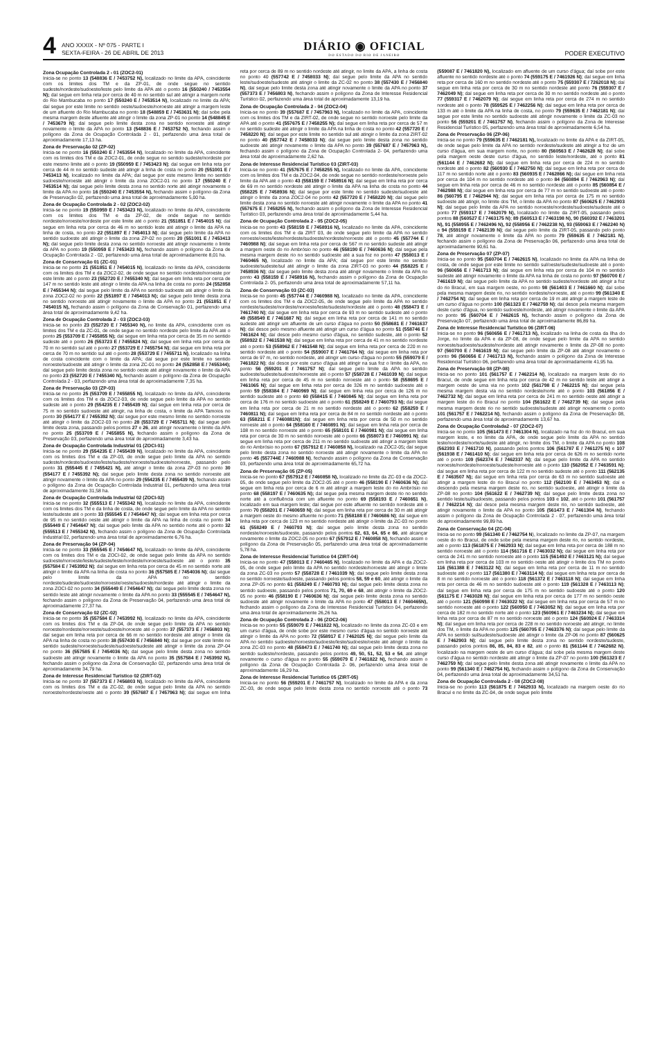4
ANO XXXIX - Nº 075 - PARTE I
SEXTA-FEIRA - 26 DE ABRIL DE 2013
DIÁRIO ◉ OFICIAL
DO ESTADO DO RIO DE JANEIRO
PODER EXECUTIVO
Zona Ocupação Controlada 2 - 01 (ZOC2-01)
Inicia-se no ponto 13 (548836 E / 7453752 N), localizado no limite da APA, coincidente com os limites dos TM e da ZP-01, de onde segue no sentido sudeste/nordeste/sudoeste/leste pelo limite da APA até o ponto 16 (550240 / 7453554 N); daí segue em linha reta por cerca de 40 m no sentido sul até atingir a margem norte do Rio Mambucaba no ponto 17 (550240 E / 7453514 N), localizado no limite da APA; daí segue por este limite no sentido oeste/sudoeste/noroeste até atingir a margem leste de um afluente do Rio Mambucaba no ponto 18 (548859 E / 7453631 N); daí sobe pela mesma margem deste afluente até atingir o limite da zona ZP-01 no ponto 14 (548845 E / 7453679 N); daí segue pelo limite desta zona no sentido noroeste até atingir novamente o limite da APA no ponto 13 (548836 E / 7453752 N), fechando assim o polígono da Zona de Ocupação Controlada 2 - 01, perfazendo uma área total de aproximadamente 17,13 ha.
Zona de Preservação 02 (ZP-02)
Inicia-se no ponto 16 (550240 E / 7453554 N), localizado no limite da APA, coincidente com os limites dos TM e da ZOC2-01, de onde segue no sentido sudeste/nordeste por este mesmo limite até o ponto 19 (550959 E / 7453423 N); daí segue em linha reta por cerca de 44 m no sentido sudeste até atingir a linha de costa no ponto 20 (551001 E / 7453413 N), localizado no limite da APA; daí segue por este mesmo limite no sentido sudoeste/noroeste até atingir o limite da zona ZOC2-01 no ponto 17 (550240 E / 7453514 N); daí segue pelo limite desta zona no sentido norte até atingir novamente o limite da APA no ponto 16 (550240 E / 7453554 N), fechando assim o polígono da Zona de Preservação 02, perfazendo uma área total de aproximadamente 5,00 ha.
Zona de Ocupação Controlada 2 - 02 (ZOC2-02)
Inicia-se no ponto 19 (550959 E / 7453423 N), localizado no limite da APA, coincidente com os limites dos TM e da ZP-02, de onde segue no sentido nordeste/noroeste/nordeste por este limite até o ponto 21 (551851 E / 7454015 N); daí segue em linha reta por cerca de 46 m no sentido leste até atingir o limite da APA na linha de costa, no ponto 22 (551897 E / 7454013 N); daí segue pelo limite da APA no sentido sudoeste até atingir o limite da zona ZP-02 no ponto 20 (551001 E / 7453413 N); daí segue pelo limite desta zona no sentido noroeste até atingir novamente o limite da APA no ponto 19 (550959 E / 7453423 N), fechando assim o polígono da Zona de Ocupação Controlada 2 - 02, perfazendo uma área total de aproximadamente 8,01 ha.
Zona de Conservação 01 (ZC-01)
Inicia-se no ponto 21 (551851 E / 7454015 N), localizado no limite da APA, coincidente com os limites dos TM e da ZOC2-02, de onde segue no sentido nordeste/noroeste por este limite até o ponto 23 (552720 E / 7455340 N); daí segue em linha reta por cerca de 147 m no sentido leste até atingir o limite da APA na linha de costa no ponto 24 (552858 E / 7455344 N); daí segue pelo limite da APA no sentido sudoeste até atingir o limite da zona ZOC2-02 no ponto 22 (551897 E / 7454013 N); daí segue pelo limite desta zona no sentido noroeste até atingir novamente o limite da APA no ponto 21 (551851 E / 7454015 N), fechando assim o polígono da Zona de Conservação 01, perfazendo uma área total de aproximadamente 9,42 ha.
Zona de Ocupação Controlada 2 - 03 (ZOC2-03)
Inicia-se no ponto 23 (552720 E / 7455340 N), no limite da APA, coincidente com os limites dos TM e da ZC-01, de onde segue no sentido nordeste pelo limite da APA até o ponto 25 (553709 E / 7455855 N); daí segue em linha reta por cerca de 35 m no sentido sudeste até o ponto 26 (553723 E / 7455824 N); daí segue em linha reta por cerca de 70 m no sentido sul até o ponto 27 (553729 E / 7455754 N); daí segue em linha reta por cerca de 70 m no sentido sul até o ponto 28 (553729 E / 7455711 N), localizado na linha de costa coincidente com o limite da APA; daí segue por este limite no sentido noroeste/sudoeste até atingir o limite da zona ZC-01 no ponto 24 (552858 E / 7455344); daí segue pelo limite desta zona no sentido oeste até atingir novamente o limite da APA no ponto 23 (552720 E / 7455340 N), fechando assim o polígono da Zona de Ocupação Controlada 2 - 03, perfazendo uma área total de aproximadamente 7,35 ha.
Zona de Preservação 03 (ZP-03)
Inicia-se no ponto 25 (553709 E / 7455855 N), localizado no limite da APA, coincidente com os limites dos TM e da ZOC2-03, de onde segue pelo limite da APA no sentido sudeste até o ponto 29 (554235 E / 7455439 N); daí segue em linha reta por cerca de 75 m no sentido sudoeste até atingir, na linha de costa, o limite da APA Tamoios no ponto 30 (554177 E / 7455392 N); daí segue por este mesmo limite no sentido noroeste até atingir o limite da ZOC2-03 no ponto 28 (553729 E / 7455711 N); daí segue pelo limite desta zona, passando pelos pontos 27 e 26, até atingir novamente o limite da APA no ponto 25 (553709 E / 7455855 N), fechando assim o polígono da Zona de Preservação 03, perfazendo uma área total de aproximadamente 3,43 ha.
Zona de Ocupação Controlada Industrial 01 (ZOCI-01)
Inicia-se no ponto 29 (554235 E / 7455439 N), localizado no limite da APA, coincidente com os limites dos TM e da ZP-03, de onde segue pelo limite da APA no sentido sudeste/nordeste/sudoeste/leste/sudeste/noroeste/sudoeste/noroeste, passando pelo ponto 31 (555445 E / 7455421 N), até atingir o limite da zona ZP-03 no ponto 30 (554177 E / 7455392 N); daí segue pelo limite desta zona no sentido noroeste até atingir novamente o limite da APA no ponto 29 (554235 E / 7455439 N), fechando assim o polígono da Zona de Ocupação Controlada Industrial 01, perfazendo uma área total de aproximadamente 31,58 ha.
Zona de Ocupação Controlada Industrial 02 (ZOCI-02)
Inicia-se no ponto 32 (555513 E / 7455342 N), localizado no limite da APA, coincidente com os limites dos TM e da linha de costa, de onde segue pelo limite da APA no sentido leste/sudeste até o ponto 33 (555545 E / 7454647 N); daí segue em linha reta por cerca de 95 m no sentido oeste até atingir o limite da APA na linha de costa no ponto 34 (555449 E / 7454647 N); daí segue pelo limite da APA no sentido norte até o ponto 32 (555513 E / 7455342 N), fechando assim o polígono da Zona de Ocupação Controlada Industrial 02, perfazendo uma área total de aproximadamente 6,76 ha.
Zona de Preservação 04 (ZP-04)
Inicia-se no ponto 33 (555545 E / 7454647 N), localizado no limite da APA, coincidente com os limites dos TM e da ZOCI-02, de onde segue pelo limite da APA no sentido sudoeste/noroeste/leste/sudeste/leste/nordeste/noroeste/sudoeste até o ponto 35 (557584 E / 7453992 N); daí segue em linha reta por cerca de 45 m no sentido norte até atingir o limite da APA na linha de costa no ponto 36 (557585 E / 7454036 N); daí segue pelo limite da APA no sentido nordeste/sudeste/sudoeste/noroeste/oeste/sudoeste/nordeste até atingir o limite da zona ZOCI-02 no ponto 34 (555449 E / 7454647 N); daí segue pelo limite desta zona no sentido leste até atingir novamente o limite da APA no ponto 33 (555545 E / 7454647 N), fechando assim o polígono da Zona de Preservação 04, perfazendo uma área total de aproximadamente 27,37 ha.
Zona de Conservação 02 (ZC-02)
Inicia-se no ponto 35 (557584 E / 7453992 N), localizado no limite da APA, coincidente com os limites dos TM e da ZP-04, de onde segue pelo limite da APA no sentido noroeste/nordeste/noroeste/sudoeste/noroeste até o ponto 37 (557373 E / 7456803 N); daí segue em linha reta por cerca de 66 m no sentido nordeste até atingir o limite da APA na linha de costa no ponto 38 (557430 E / 7456840 N); daí segue por este limite no sentido sudeste/noroeste/sudeste/sudoeste/sudeste até atingir o limite da zona ZP-04 no ponto 36 (557585 E / 7454036 N); daí segue pelo limite desta zona no sentido sudoeste até atingir novamente o limite da APA no ponto 35 (557584 E / 7453992 N), fechando assim o polígono da Zona de Conservação 02, perfazendo uma área total de aproximadamente 34,79 ha.
Zona de Interesse Residencial Turístico 02 (ZIRT-02)
Inicia-se no ponto 37 (557373 E / 7456803 N), localizado no limite da APA, coincidente com os limites dos TM e da ZC-02, de onde segue pelo limite da APA no sentido noroeste/nordeste/oeste até o ponto 39 (557687 E / 7457963 N); daí segue em linha reta por cerca de 89 m no sentido nordeste até atingir, no limite da APA, a linha de costa no ponto 40 (557742 E / 7458033 N); daí segue pelo limite da APA no sentido leste/sudoeste/sudeste até atingir o limite da ZC-02 no ponto 38 (557430 E / 7456840 N), daí segue pelo limite desta zona até atingir novamente o limite da APA no ponto 37 (557373 E / 7456803 N), fechando assim o polígono da Zona de Interesse Residencial Turístico 02, perfazendo uma área total de aproximadamente 13,19 ha.
Zona de Ocupação Controlada 2 - 04 (ZOC2-04)
Inicia-se no ponto 39 (557687 E / 7457963 N), localizado no limite da APA, coincidente com os limites dos TM e da ZIRT-02, de onde segue no sentido noroeste pelo limite da APA até o ponto 41 (557675 E / 7458255 N); daí segue em linha reta por cerca de 57 m no sentido sudeste até atingir o limite da APA na linha de costa no ponto 42 (557720 E / 7458220 N); daí segue por este limite no sentido sul até atingir o limite da zona ZIRT-02 no ponto 40 (557742 E / 7458033 N); daí segue pelo limite desta zona no sentido sudoeste até atingir novamente o limite da APA no ponto 39 (557687 E / 7457963 N), fechando assim o polígono da Zona de Ocupação Controlada 2- 04, perfazendo uma área total de aproximadamente 2,62 ha.
Zona de Interesse Residencial Turístico 03 (ZIRT-03)
Inicia-se no ponto 41 (557675 E / 7458255 N), localizado no limite da APA, coincidente com os limites dos TM e da ZOC2-04, de onde segue no sentido nordeste/noroeste pelo limite da APA até o ponto 43 (558159 E / 7458916 N); daí segue em linha reta por cerca de 69 m no sentido nordeste até atingir o limite da APA na linha de costa no ponto 44 (558225 E / 7458936 N); daí segue por este limite no sentido sudeste/sudoeste até atingir o limite da zona ZOC2-04 no ponto 42 (557720 E / 7458220 N); daí segue pelo limite desta zona no sentido noroeste até atingir novamente o limite da APA no ponto 41 (557675 E / 7458255 N), fechando assim o polígono da Zona de Interesse Residencial Turístico 03, perfazendo uma área total de aproximadamente 5,44 ha.
Zona de Ocupação Controlada 2 - 05 (ZOC2-05)
Inicia-se no ponto 43 (558159 E / 7458916 N), localizado no limite da APA, coincidente com os limites dos TM e da ZIRT 03, de onde segue pelo limite da APA no sentido noroeste/oeste/leste/nordeste/sudoeste/nordeste/noroeste até o ponto 45 (557744 E / 7460988 N); daí segue em linha reta por cerca de 567 m no sentido sudeste até atingir a margem oeste do rio Ambrósio no ponto 46 (558190 E / 7460636 N); daí segue pela mesma margem deste rio no sentido sudoeste até a sua foz no ponto 47 (558013 E / 7460465 N), localizado no limite da APA; daí segue por este limite no sentido sudoeste/sudeste/sul até atingir o limite da zona ZIRT-03 no ponto 44 (558225 E / 7458936 N); daí segue pelo limite desta zona até atingir novamente o limite da APA no ponto 43 (558159 E / 7458916 N), fechando assim o polígono da Zona de Ocupação Controlada 2- 05, perfazendo uma área total de aproximadamente 57,11 ha.
Zona de Conservação 03 (ZC-03)
Inicia-se no ponto 45 (557744 E / 7460988 N), localizado no limite da APA, coincidente com os limites dos TM e da ZOC2-05, de onde segue pelo limite da APA no sentido nordeste/sudeste/nordeste/noroeste/leste/sudeste/nordeste até o ponto 48 (558473 E / 7461740 N); daí segue em linha reta por cerca de 93 m no sentido sudeste até o ponto 49 (558549 E / 7461687 N); daí segue em linha reta por cerca de 141 m no sentido sudeste até atingir um afluente de um curso d'água no ponto 50 (558681 E / 7461637 N); daí desce pelo mesmo afluente até atingir um curso d'água no ponto 51 (558746 E / 7461624 N); daí desce pelo mesmo curso d'água, no sentido sudeste, até o ponto 52 (558922 E / 7461538 N); daí segue em linha reta por cerca de 41 m no sentido nordeste até o ponto 53 (558962 E / 7461548 N); daí segue em linha reta por cerca de 220 m no sentido nordeste até o ponto 54 (559007 E / 7461764 N); daí segue em linha reta por cerca de 97 m, no sentido nordeste, até atingir um curso d'água no ponto 55 (559079 E / 7461822 N); daí desce por este curso d'água até atingir na sua foz o limite da APA, no ponto 56 (559201 E / 7461757 N); daí segue pelo limite da APA no sentido sudoeste/sudeste/sudoeste/noroeste até o ponto 57 (558728 E / 7461039 N); daí segue em linha reta por cerca de 45 m no sentido noroeste até o ponto 58 (558695 E / 7461065 N); daí segue em linha reta por cerca de 326 m no sentido sudoeste até o ponto 59 (558384 E / 7460969 N); daí segue em linha reta por cerca de 126 m no sentido sudeste até o ponto 60 (558415 E / 7460845 N); daí segue em linha reta por cerca de 176 m no sentido sudoeste até o ponto 61 (558249 E / 7460793 N); daí segue em linha reta por cerca de 21 m no sentido nordeste até o ponto 62 (558259 E / 7460811 N); daí segue em linha reta por cerca de 84 m no sentido nordeste até o ponto 63 (558211 E / 7460881N); daí segue em linha reta por cerca de 50 m no sentido noroeste até o ponto 64 (558160 E / 7460891 N); daí segue em linha reta por cerca de 108 m no sentido noroeste até o ponto 65 (558101 E / 7460981 N); daí segue em linha reta por cerca de 30 m no sentido noroeste até o ponto 66 (558073 E / 7460991 N); daí segue em linha reta por cerca de 211 m no sentido sudoeste até atingir a margem leste do rio Ambrósio no ponto 67 (557912 E / 7460858 N), localizado na ZOC2-05; daí segue pelo limite desta zona no sentido noroeste até atingir novamente o limite da APA no ponto 45 (557744E / 7460988 N), fechando assim o polígono da Zona de Conservação 03, perfazendo uma área total de aproximadamente 65,72 ha.
Zona de Preservação 05 (ZP-05)
Inicia-se no ponto 67 (557912 E / 7460858 N), localizado no limite da ZC-03 e da ZOC2-05, de onde segue pelo limite da ZOC2-05 até o ponto 46 (558190 E / 7460636 N); daí segue em linha reta por cerca de 6 m até atingir a margem leste do rio Ambrósio no ponto 68 (558197 E / 7460635 N); daí segue pela mesma margem deste rio no sentido norte até a confluência com um afluente no ponto 69 (558193 E / 7460651 N), localizado em sua margem leste; daí segue por este afluente no sentido nordeste até o ponto 70 (558201 E / 7460659 N); daí segue em linha reta por cerca de 30 m até atingir a margem oeste do mesmo afluente no ponto 71 (558188 E / 7460686 N); daí segue em linha reta por cerca de 123 m no sentido nordeste até atingir o limite da ZC-03 no ponto 61 (558249 E / 7460793 N); daí segue pelo limite desta zona no sentido nordeste/noroeste/sudoeste, passando pelos pontos 62, 63, 64, 65 e 66, até alcançar novamente o limite da ZOC2-05 no ponto 67 (557912 E / 7460858 N), fechando assim o polígono da Zona de Preservação 05, perfazendo uma área total de aproximadamente 5,78 ha.
Zona de Interesse Residencial Turístico 04 (ZIRT-04)
Inicia-se no ponto 47 (558013 E / 7460465 N), localizado no limite da APA e da ZOC2-05, de onde segue pelo limite da APA no sentido nordeste/noroeste até atingir o limite da zona ZC-03 no ponto 57 (558728 E / 7461039 N); daí segue pelo limite desta zona no sentido noroeste/sudoeste, passando pelos pontos 58, 59 e 60, até atingir o limite da zona ZP-05 no ponto 61 (558249 E / 7460793 N); daí segue pelo limite desta zona no sentido sudoeste, passando pelos pontos 71, 70, 69 e 68, até atingir o limite da ZOC2-05 no ponto 46 (558190 E / 7460636 N); daí segue pelo limite desta zona no sentido sudoeste até atingir novamente o limite da APA no ponto 47 (558013 E / 7460465N), fechando assim o polígono da Zona de Interesse Residencial Turístico 04, perfazendo uma área total de aproximadamente 26,26 ha.
Zona de Ocupação Controlada 2 - 06 (ZOC2-06)
Inicia-se no ponto 55 (559079 E / 7461822 N), localizado no limite da zona ZC-03 e em um curso d'água, de onde sobe por este mesmo curso d'água no sentido noroeste até atingir o limite da APA no ponto 72 (558917 E / 7462025 N); daí segue pelo limite da APA no sentido sudoeste/noroeste/sudoeste/leste/sudoeste/oeste até atingir o limite da zona ZC-03 no ponto 48 (558473 E / 7461740 N); daí segue pelo limite desta zona no sentido sudeste/nordeste, passando pelos pontos 49, 50, 51, 52, 53 e 54, até atingir novamente o curso d'água no ponto 55 (559079 E / 7461822 N), fechando assim o polígono da Zona de Ocupação Controlada 2- 06, perfazendo uma área total de aproximadamente 16,29 ha.
Zona de Interesse Residencial Turístico 05 (ZIRT-05)
Inicia-se no ponto 56 (559201 E / 7461757 N), localizado no limite da APA e da zona ZC-03, de onde segue pelo limite desta zona no sentido noroeste até o ponto 73 (559087 E / 7461820 N), localizado em afluente de um curso d'água; daí sobe por este afluente no sentido nordeste até o ponto 74 (559175 E / 7461926 N); daí segue em linha reta por cerca de 160 m no sentido nordeste até o ponto 75 (559307 E / 7262018 N); daí segue em linha reta por cerca de 30 m no sentido nordeste até ponto 76 (559307 E / 7462049 N); daí segue em linha reta por cerca de 30 m no sentido nordeste até o ponto 77 (559317 E / 7462079 N); daí segue em linha reta por cerca de 274 m no sentido nordeste até o ponto 78 (559525 E / 7462256 N); daí segue em linha reta por cerca de 133 m até o limite da APA na linha de costa, no ponto 79 (559635 E / 7462181 N); daí segue por este limite no sentido sudoeste até atingir novamente o limite da ZC-03 no ponto 56 (559201 E / 7461757 N), fechando assim o polígono da Zona de Interesse Residencial Turístico 05, perfazendo uma área total de aproximadamente 6,54 ha.
Zona de Preservação 06 (ZP-06)
Inicia-se no ponto 79 (559635 E / 7462181 N), localizado no limite da APA e da ZIRT-05, de onde segue pelo limite da APA no sentido nordeste/sudeste até atingir a foz de um curso d'água, em sua margem norte, no ponto 80 (560563 E / 7462628 N); daí sobe pela margem oeste deste curso d'água, no sentido leste/nordeste, até o ponto 81 (561144 E / 7462682 N); daí segue em linha reta por cerca de 224 m no sentido nordeste até o ponto 82 (560930 E / 7462750 N); daí segue em linha reta por cerca de 117 m no sentido norte até o ponto 83 (560935 E / 7462866 N); daí segue em linha reta por cerca de 104 m no sentido nordeste até o ponto 84 (560894 E / 7462963 N); daí segue em linha reta por cerca de 46 m no sentido nordeste até o ponto 85 (560854 E / 7462988 N); daí segue em linha reta por cerca de 77 m no sentido sudoeste até o ponto 86 (560795 E / 7462944 N); daí segue em linha reta por cerca de 175 m no sentido sudoeste até atingir, no limite dos TM, o limite da APA no ponto 87 (560625 E / 7462903 N); daí segue pelo limite da APA no sentido noroeste/nordeste/sudoeste/sudeste até o ponto 77 (559317 E / 7462079 N), localizado no limite da ZIRT-05, passando pelos pontos 88 (560527 E / 7463175 N); 89 (560513 E / 7463198 N), 90 (560392 E / 7463201 N), 91 (558955 E / 7462496 N), 92 (558956 E / 7462238 N), 93 (559063 E / 7462240 N) e 94 (559159 E / 7462139 N); daí segue pelo limite da ZIRT-05, passando pelo ponto 78, até atingir novamente o limite da APA no ponto 79 (559635 E / 7462181 N), fechando assim o polígono da Zona de Preservação 06, perfazendo uma área total de aproximadamente 90,61 ha.
Zona de Preservação 07 (ZP-07)
Inicia-se no ponto 95 (560704 E / 7462615 N), localizado no limite da APA na linha de costa, de onde segue por este limite no sentido sul/oeste/sudeste/sudoeste até o ponto 96 (560656 E / 7461713 N); daí segue em linha reta por cerca de 104 m no sentido sudeste até atingir novamente o limite da APA na linha de costa no ponto 97 (560700 E / 7461619 N); daí segue pelo limite da APA no sentido sudeste/nordeste até atingir a foz do rio Bracuí, em sua margem oeste, no ponto 98 (561403 E / 7461660 N); daí sobe pela mesma margem deste rio, no sentido nordeste/noroeste, até o ponto 99 (561340 E / 7462754 N); daí segue em linha reta por cerca de 19 m até atingir a margem leste de um curso d'água no ponto 100 (561323 E / 7462759 N); daí desce pela mesma margem deste curso d'água, no sentido sudoeste/nordeste, até atingir novamente o limite da APA no ponto 95 (560704 E / 7462615 N), fechando assim o polígono da Zona de Preservação 07, perfazendo uma área total de aproximadamente 86,89 ha.
Zona de Interesse Residencial Turístico 06 (ZIRT-06)
Inicia-se no ponto 96 (560656 E / 7461713 N), localizado na linha de costa da Ilha do Jorge, no limite da APA e da ZP-08, de onde segue pelo limite da APA no sentido noroeste/sudoeste/sudeste/nordeste até atingir novamente o limite da ZP-08 no ponto 97 (560700 E / 7461619 N); daí segue pelo limite da ZP-08 até atingir novamente o ponto 96 (560656 E / 7461713 N), fechando assim o polígono da Zona de Interesse Residencial Turístico 06, perfazendo uma área total de aproximadamente 41,95 ha.
Zona de Preservação 08 (ZP-08)
Inicia-se no ponto 101 (561757 E / 7462214 N), localizado na margem leste do rio Bracuí, de onde segue em linha reta por cerca de 42 m no sentido leste até atingir a margem oeste de uma via no ponto 102 (561798 E / 7462215 N); daí segue pela mesma margem desta via no sentido nordeste/norte até o ponto 103 (561856 E / 7462732 N); daí segue em linha reta por cerca de 241 m no sentido oeste até atingir a margem leste do rio Bracuí no ponto 104 (561622 E / 7462739 N); daí segue pela mesma margem deste rio no sentido sudoeste/sudeste até atingir novamente o ponto 101 (561757 E / 7462214 N), fechando assim o polígono da Zona de Preservação 08, perfazendo uma área total de aproximadamente 13,67 ha.
Zona de Ocupação Controlada2 - 07 (ZOC2-07)
Inicia-se no ponto 105 (561473 E / 7461304 N), localizado na foz do rio Bracuí, em sua margem leste, e no limite da APA, de onde segue pelo limite da APA no sentido leste/nordeste/norte/sudeste até atingir, no limite dos TM, o limite da APA no ponto 108 (562393 E / 7461710 N), passando pelos pontos 106 (561787 E / 7461275 N) e 107 (561938 E / 7461410 N); daí segue em linha reta por cerca de 626 m no sentido norte até o ponto 109 (562374 E / 7462337 N); daí segue pelo limite da APA no sentido noroeste/nordeste/noroeste/sudeste/noroeste até o ponto 110 (562052 E / 7463591 N); daí segue em linha reta por cerca de 122 m no sentido sudeste até o ponto 111 (562135 E / 7463507 N); daí segue em linha reta por cerca de 63 m no sentido sudoeste até atingir a margem leste do rio Bracuí no ponto 112 (562100 E / 7463453 N); daí e descendo pela mesma margem deste rio, no sentido sudoeste, até atingir o limite da ZP-08 no ponto 104 (561622 E / 7462739 N); daí segue pelo limite desta zona no sentido leste/sul/sudoeste, passando pelos pontos 103 e 102, até o ponto 101 (561757 E / 7462214 N); daí desce pela mesma margem deste rio, no sentido sudoeste, até atingir novamente o limite da APA no ponto 105 (561473 E / 7461304 N), fechando assim o polígono da Zona de Ocupação Controlada 2 - 07, perfazendo uma área total de aproximadamente 99,89 ha.
Zona de Conservação 04 (ZC-04)
Inicia-se no ponto 99 (561340 E / 7462754 N), localizado no limite da ZP-07, na margem oeste do rio Bracuí, de onde sobe pela mesma margem deste rio, no sentido nordeste, até o ponto 113 (561875 E / 7462933 N); daí segue em linha reta por cerca de 188 m no sentido noroeste até o ponto 114 (561716 E / 7463032 N); daí segue em linha reta por cerca de 241 m no sentido noroeste até o ponto 115 (561492 E / 7463121 N); daí segue em linha reta por cerca de 103 m no sentido oeste até atingir o limite dos TM no ponto 116 (561388 E / 7463122 N); daí segue em linha reta por cerca de 11 m no sentido sudoeste até o ponto 117 (561380 E / 7463114 N); daí segue em linha reta por cerca de 8 m no sentido noroeste até o ponto 118 (561372 E / 7463118 N); daí segue em linha reta por cerca de 46 m no sentido sudoeste até o ponto 119 (561328 E / 7463113 N); daí segue em linha reta por cerca de 175 m no sentido sudoeste até o ponto 120 (561175 E / 7463028 N); daí segue em linha reta por cerca de 177 m no sentido oeste até o ponto 121 (560998 E / 7463022 N); daí segue em linha reta por cerca de 57 m no sentido noroeste até o ponto 122 (560950 E / 7463052 N); daí segue em linha reta por cerca de 182 m no sentido norte até o ponto 123 (560961 E / 7463234 N); daí segue em linha reta por cerca de 87 m no sentido noroeste até o ponto 124 (560924 E / 7463314 N); daí segue em linha reta por cerca de 228 m no sentido noroeste até atingir, no limite dos TM, o limite da APA no ponto 125 (560705 E / 7463376 N); daí segue pelo limite da APA no sentido sul/sudeste/sudoeste até atingir o limite da ZP-06 no ponto 87 (560625 E / 7462903 N); daí segue pelo limite desta zona no sentido nordeste/sudeste, passando pelos pontos 86, 85, 84, 83 e 82, até o ponto 81 (561144 E / 7462682 N), localizado na margem oeste de um curso d'água; daí sobe pela mesma margem deste curso d'água no sentido nordeste até atingir o limite da ZP-07 no ponto 100 (561323 E / 7462759 N); daí segue pelo limite desta zona até atingir novamente o limite da APA no ponto 99 (561340 E / 7462754 N), fechando assim o polígono da Zona de Conservação 04, perfazendo uma área total de aproximadamente 34,51 ha.
Zona de Ocupação Controlada 2 - 08 (ZOC2-08)
Inicia-se no ponto 113 (561875 E / 7462933 N), localizado na margem oeste do rio Bracuí e no limite da ZC-04, de onde segue pelo limite